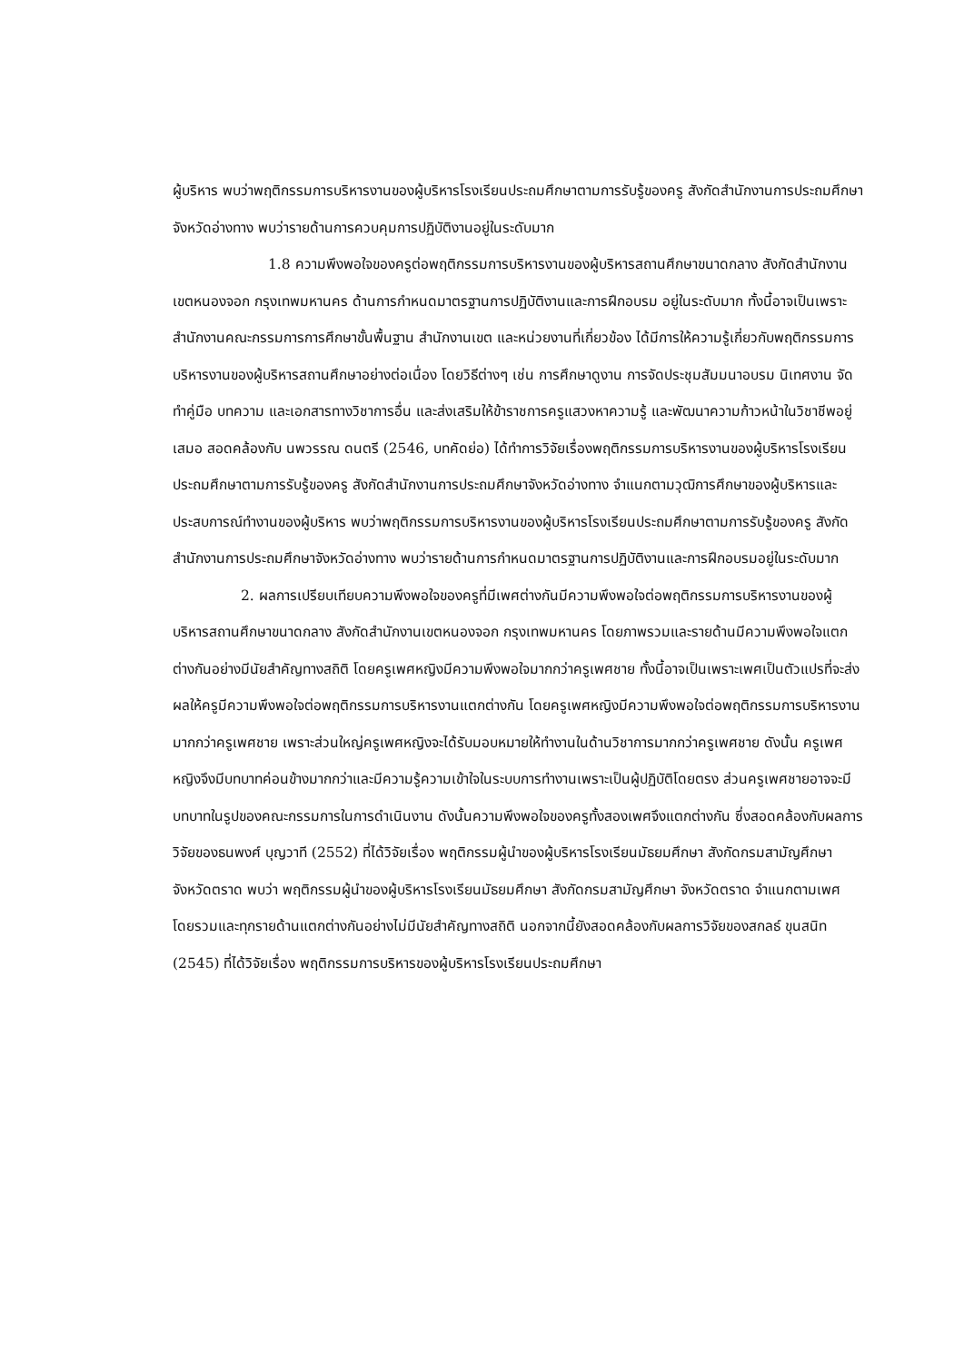ผู้บริหาร พบว่าพฤติกรรมการบริหารงานของผู้บริหารโรงเรียนประถมศึกษาตามการรับรู้ของครู สังกัดสำนักงานการประถมศึกษาจังหวัดอ่างทาง พบว่ารายด้านการควบคุมการปฏิบัติงานอยู่ในระดับมาก
1.8 ความพึงพอใจของครูต่อพฤติกรรมการบริหารงานของผู้บริหารสถานศึกษาขนาดกลาง สังกัดสำนักงานเขตหนองจอก กรุงเทพมหานคร ด้านการกำหนดมาตรฐานการปฏิบัติงานและการฝึกอบรม อยู่ในระดับมาก ทั้งนี้อาจเป็นเพราะสำนักงานคณะกรรมการการศึกษาขั้นพื้นฐาน สำนักงานเขต และหน่วยงานที่เกี่ยวข้อง ได้มีการให้ความรู้เกี่ยวกับพฤติกรรมการบริหารงานของผู้บริหารสถานศึกษาอย่างต่อเนื่อง โดยวิธีต่างๆ เช่น การศึกษาดูงาน การจัดประชุมสัมมนาอบรม นิเทศงาน จัดทำคู่มือ บทความ และเอกสารทางวิชาการอื่น และส่งเสริมให้ข้าราชการครูแสวงหาความรู้ และพัฒนาความก้าวหน้าในวิชาชีพอยู่เสมอ สอดคล้องกับ นพวรรณ ดนตรี (2546, บทคัดย่อ) ได้ทำการวิจัยเรื่องพฤติกรรมการบริหารงานของผู้บริหารโรงเรียนประถมศึกษาตามการรับรู้ของครู สังกัดสำนักงานการประถมศึกษาจังหวัดอ่างทาง จำแนกตามวุฒิการศึกษาของผู้บริหารและประสบการณ์ทำงานของผู้บริหาร พบว่าพฤติกรรมการบริหารงานของผู้บริหารโรงเรียนประถมศึกษาตามการรับรู้ของครู สังกัดสำนักงานการประถมศึกษาจังหวัดอ่างทาง พบว่ารายด้านการกำหนดมาตรฐานการปฏิบัติงานและการฝึกอบรมอยู่ในระดับมาก
2. ผลการเปรียบเทียบความพึงพอใจของครูที่มีเพศต่างกันมีความพึงพอใจต่อพฤติกรรมการบริหารงานของผู้บริหารสถานศึกษาขนาดกลาง สังกัดสำนักงานเขตหนองจอก กรุงเทพมหานคร โดยภาพรวมและรายด้านมีความพึงพอใจแตกต่างกันอย่างมีนัยสำคัญทางสถิติ โดยครูเพศหญิงมีความพึงพอใจมากกว่าครูเพศชาย ทั้งนี้อาจเป็นเพราะเพศเป็นตัวแปรที่จะส่งผลให้ครูมีความพึงพอใจต่อพฤติกรรมการบริหารงานแตกต่างกัน โดยครูเพศหญิงมีความพึงพอใจต่อพฤติกรรมการบริหารงานมากกว่าครูเพศชาย เพราะส่วนใหญ่ครูเพศหญิงจะได้รับมอบหมายให้ทำงานในด้านวิชาการมากกว่าครูเพศชาย ดังนั้น ครูเพศหญิงจึงมีบทบาทค่อนข้างมากกว่าและมีความรู้ความเข้าใจในระบบการทำงานเพราะเป็นผู้ปฏิบัติโดยตรง ส่วนครูเพศชายอาจจะมีบทบาทในรูปของคณะกรรมการในการดำเนินงาน ดังนั้นความพึงพอใจของครูทั้งสองเพศจึงแตกต่างกัน ซึ่งสอดคล้องกับผลการวิจัยของธนพงศ์ บุญวาที (2552) ที่ได้วิจัยเรื่อง พฤติกรรมผู้นำของผู้บริหารโรงเรียนมัธยมศึกษา สังกัดกรมสามัญศึกษา จังหวัดตราด พบว่า พฤติกรรมผู้นำของผู้บริหารโรงเรียนมัธยมศึกษา สังกัดกรมสามัญศึกษา จังหวัดตราด จำแนกตามเพศ โดยรวมและทุกรายด้านแตกต่างกันอย่างไม่มีนัยสำคัญทางสถิติ นอกจากนี้ยังสอดคล้องกับผลการวิจัยของสกลธ์ ขุนสนิท (2545) ที่ได้วิจัยเรื่อง พฤติกรรมการบริหารของผู้บริหารโรงเรียนประถมศึกษา